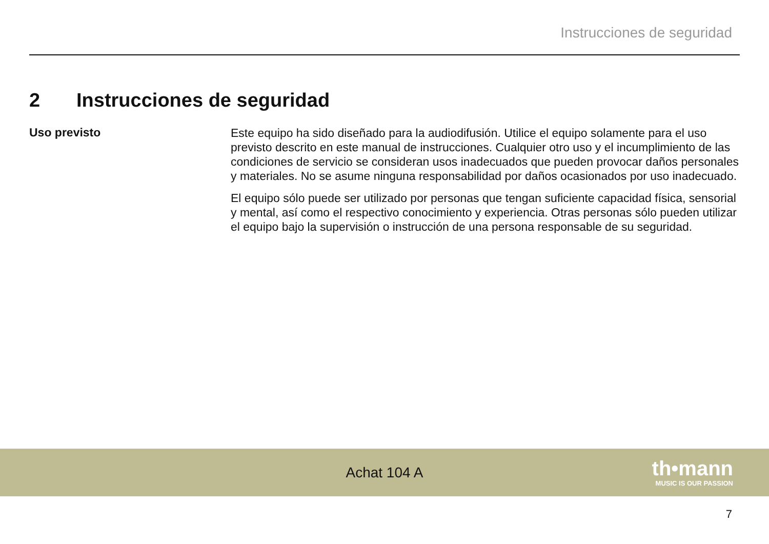Instrucciones de seguridad
2 Instrucciones de seguridad
Uso previsto
Este equipo ha sido diseñado para la audiodifusión. Utilice el equipo solamente para el uso previsto descrito en este manual de instrucciones. Cualquier otro uso y el incumplimiento de las condiciones de servicio se consideran usos inadecuados que pueden provocar daños personales y materiales. No se asume ninguna responsabilidad por daños ocasionados por uso inadecuado.
El equipo sólo puede ser utilizado por personas que tengan suficiente capacidad física, sensorial y mental, así como el respectivo conocimiento y experiencia. Otras personas sólo pueden utilizar el equipo bajo la supervisión o instrucción de una persona responsable de su seguridad.
Achat 104 A th•mann
MUSIC IS OUR PASSION
7